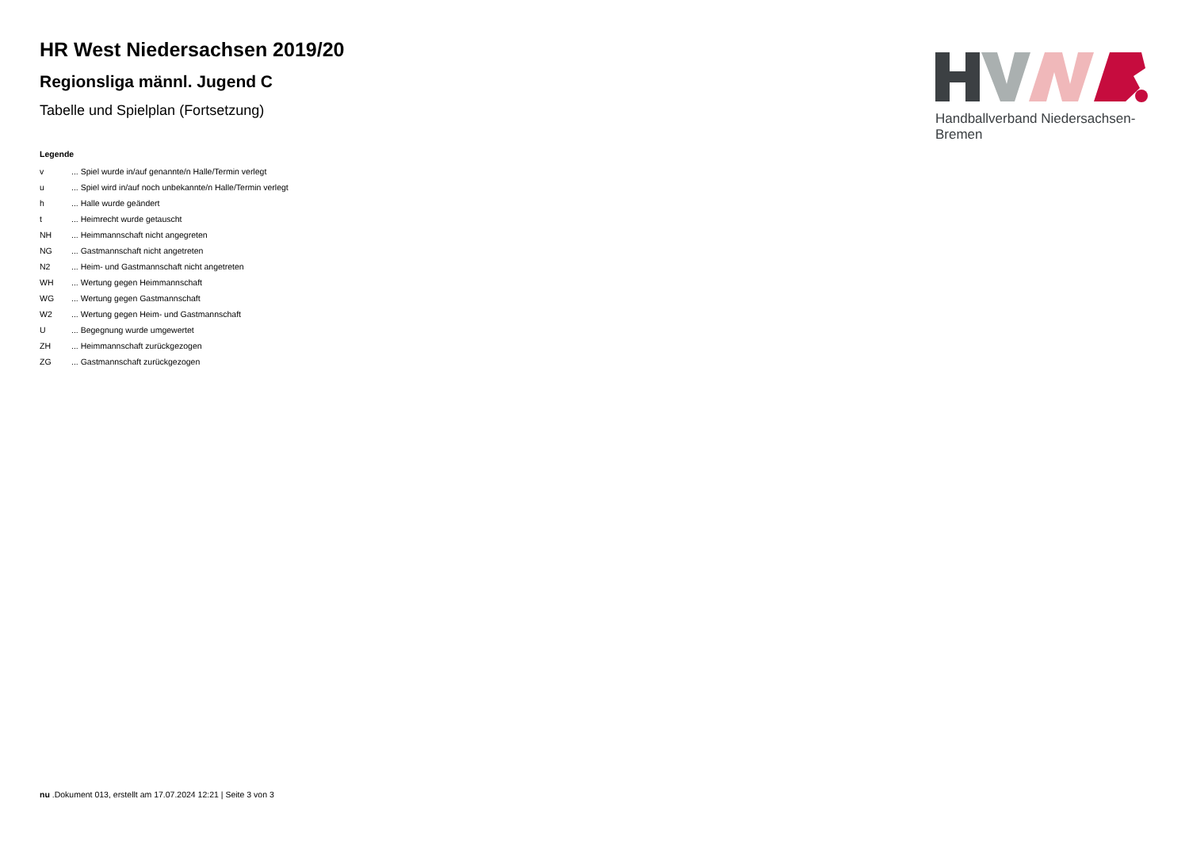HR West Niedersachsen 2019/20
Regionsliga männl. Jugend C
Tabelle und Spielplan (Fortsetzung)
Legende
| v | ... Spiel wurde in/auf genannte/n Halle/Termin verlegt |
| u | ... Spiel wird in/auf noch unbekannte/n Halle/Termin verlegt |
| h | ... Halle wurde geändert |
| t | ... Heimrecht wurde getauscht |
| NH | ... Heimmannschaft nicht angegreten |
| NG | ... Gastmannschaft nicht angetreten |
| N2 | ... Heim- und Gastmannschaft nicht angetreten |
| WH | ... Wertung gegen Heimmannschaft |
| WG | ... Wertung gegen Gastmannschaft |
| W2 | ... Wertung gegen Heim- und Gastmannschaft |
| U | ... Begegnung wurde umgewertet |
| ZH | ... Heimmannschaft zurückgezogen |
| ZG | ... Gastmannschaft zurückgezogen |
Handballverband Niedersachsen-Bremen
nu .Dokument 013, erstellt am 17.07.2024 12:21 | Seite 3 von 3